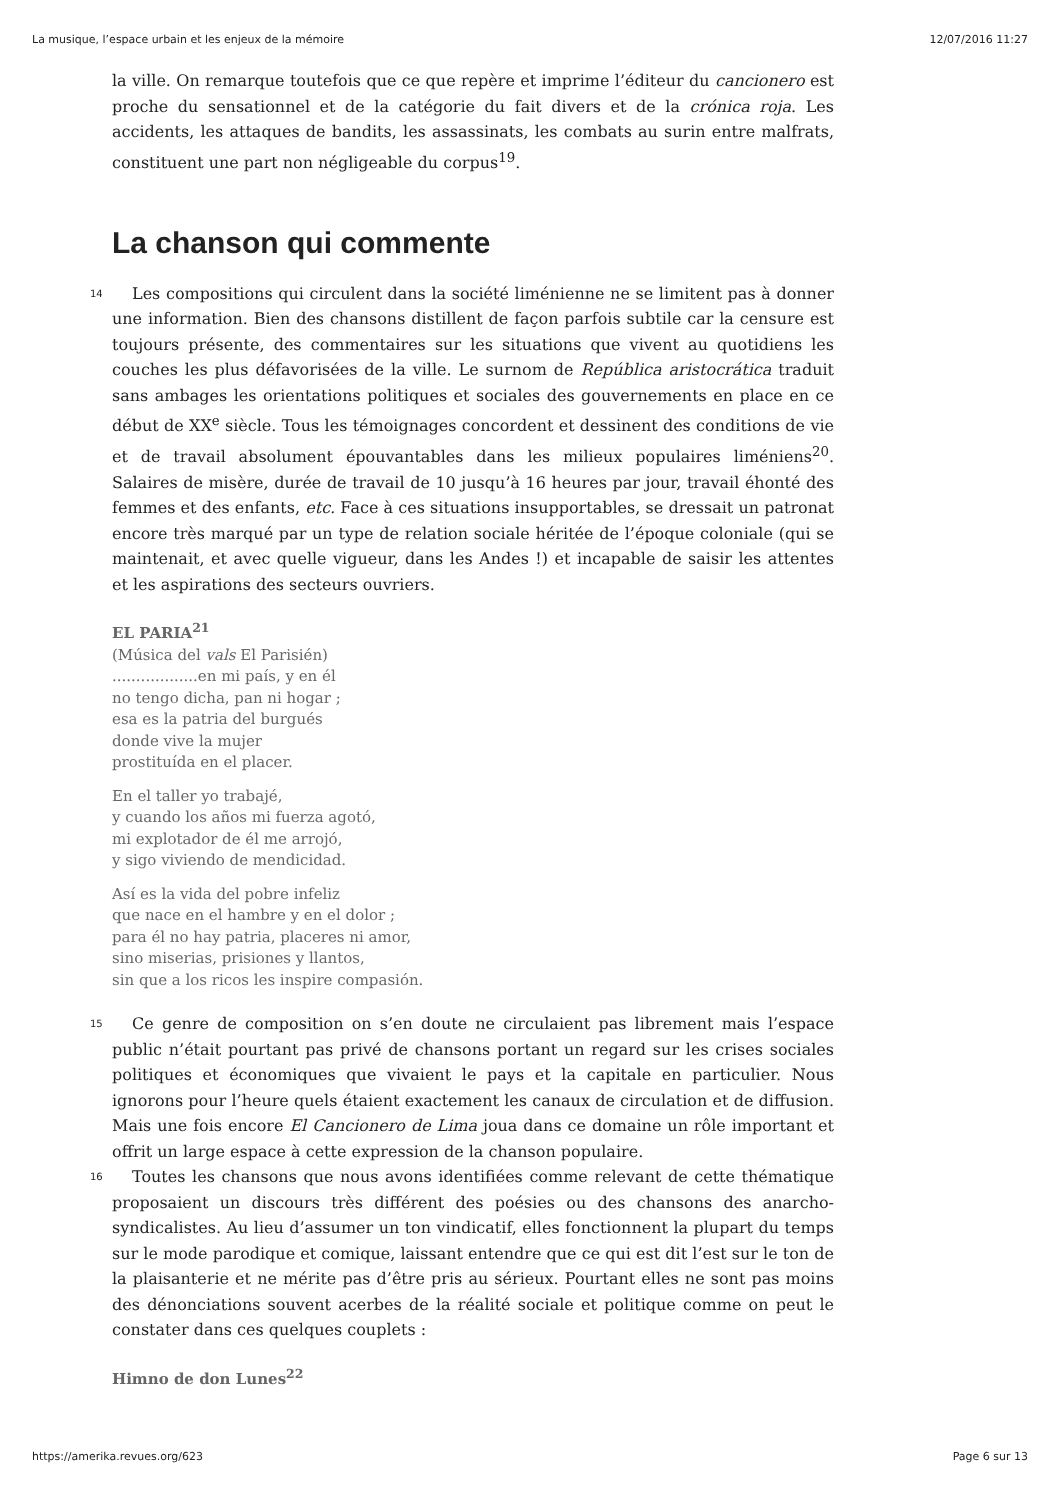La musique, l’espace urbain et les enjeux de la mémoire 12/07/2016 11:27
la ville. On remarque toutefois que ce que repère et imprime l’éditeur du cancionero est proche du sensationnel et de la catégorie du fait divers et de la crónica roja. Les accidents, les attaques de bandits, les assassinats, les combats au surin entre malfrats, constituent une part non négligeable du corpus<sup>19</sup>.
La chanson qui commente
14 Les compositions qui circulent dans la société liménienne ne se limitent pas à donner une information. Bien des chansons distillent de façon parfois subtile car la censure est toujours présente, des commentaires sur les situations que vivent au quotidiens les couches les plus défavorisées de la ville. Le surnom de República aristocrática traduit sans ambages les orientations politiques et sociales des gouvernements en place en ce début de XX<sup>e</sup> siècle. Tous les témoignages concordent et dessinent des conditions de vie et de travail absolument épouvantables dans les milieux populaires liméniens<sup>20</sup>. Salaires de misère, durée de travail de 10 jusqu’à 16 heures par jour, travail éhonté des femmes et des enfants, etc. Face à ces situations insupportables, se dressait un patronat encore très marqué par un type de relation sociale héritée de l’époque coloniale (qui se maintenait, et avec quelle vigueur, dans les Andes !) et incapable de saisir les attentes et les aspirations des secteurs ouvriers.
EL PARIA<sup>21</sup>
(Música del vals El Parisién)
..................en mi país, y en él
no tengo dicha, pan ni hogar ;
esa es la patria del burgués
donde vive la mujer
prostituída en el placer.
En el taller yo trabajé,
y cuando los años mi fuerza agotó,
mi explotador de él me arrojó,
y sigo viviendo de mendicidad.
Así es la vida del pobre infeliz
que nace en el hambre y en el dolor ;
para él no hay patria, placeres ni amor,
sino miserias, prisiones y llantos,
sin que a los ricos les inspire compasión.
15 Ce genre de composition on s’en doute ne circulaient pas librement mais l’espace public n’était pourtant pas privé de chansons portant un regard sur les crises sociales politiques et économiques que vivaient le pays et la capitale en particulier. Nous ignorons pour l’heure quels étaient exactement les canaux de circulation et de diffusion. Mais une fois encore El Cancionero de Lima joua dans ce domaine un rôle important et offrit un large espace à cette expression de la chanson populaire.
16 Toutes les chansons que nous avons identifiées comme relevant de cette thématique proposaient un discours très différent des poésies ou des chansons des anarcho-syndicalistes. Au lieu d’assumer un ton vindicatif, elles fonctionnent la plupart du temps sur le mode parodique et comique, laissant entendre que ce qui est dit l’est sur le ton de la plaisanterie et ne mérite pas d’être pris au sérieux. Pourtant elles ne sont pas moins des dénonciations souvent acerbes de la réalité sociale et politique comme on peut le constater dans ces quelques couplets :
Himno de don Lunes<sup>22</sup>
https://amerika.revues.org/623 Page 6 sur 13